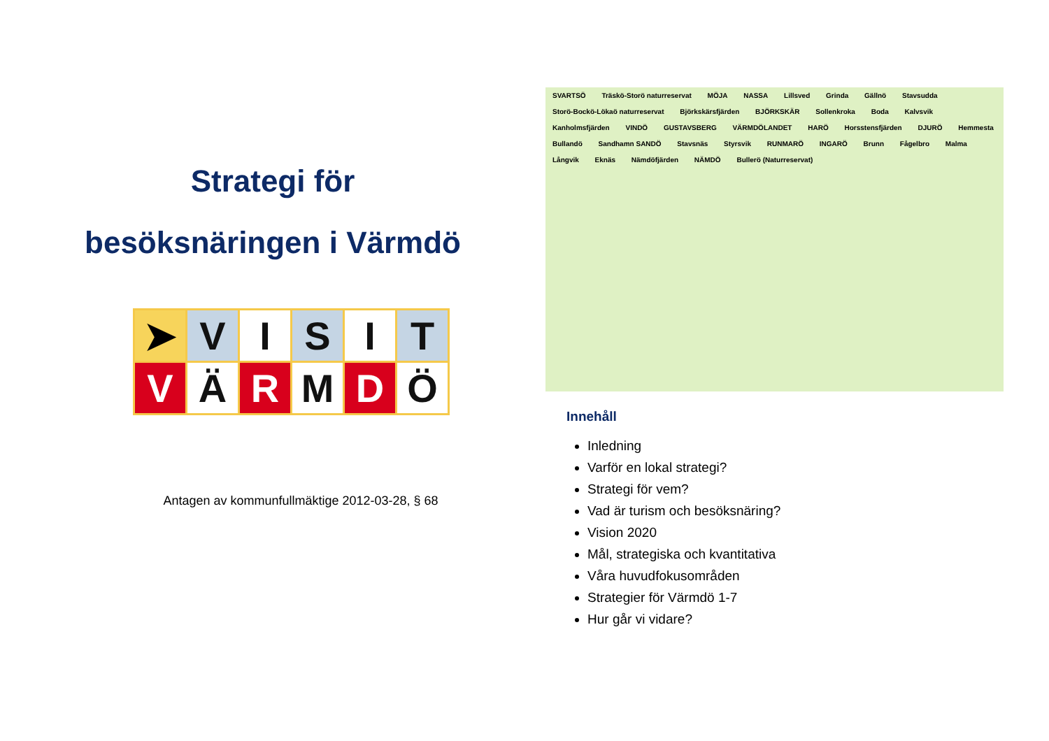Strategi för
besöksnäringen i Värmdö
| ➤ | V | I | S | I | T |
| V | Ä | R | M | D | Ö |
Antagen av kommunfullmäktige 2012-03-28, § 68
SVARTSÖ Träskö-Storö naturreservat MÖJA NASSA Lillsved Grinda Gällnö Stavsudda Storö-Bockö-Lökaö naturreservat Björkskärsfjärden BJÖRKSKÄR Sollenkroka Boda Kalvsvik Kanholmsfjärden VINDÖ GUSTAVSBERG VÄRMDÖLANDET HARÖ Horsstensfjärden DJURÖ Hemmesta Bullandö Sandhamn SANDÖ Stavsnäs Styrsvik RUNMARÖ INGARÖ Brunn Fågelbro Malma Långvik Eknäs Nämdöfjärden NÄMDÖ Bullerö (Naturreservat)
Innehåll
Inledning
Varför en lokal strategi?
Strategi för vem?
Vad är turism och besöksnäring?
Vision 2020
Mål, strategiska och kvantitativa
Våra huvudfokusområden
Strategier för Värmdö 1-7
Hur går vi vidare?